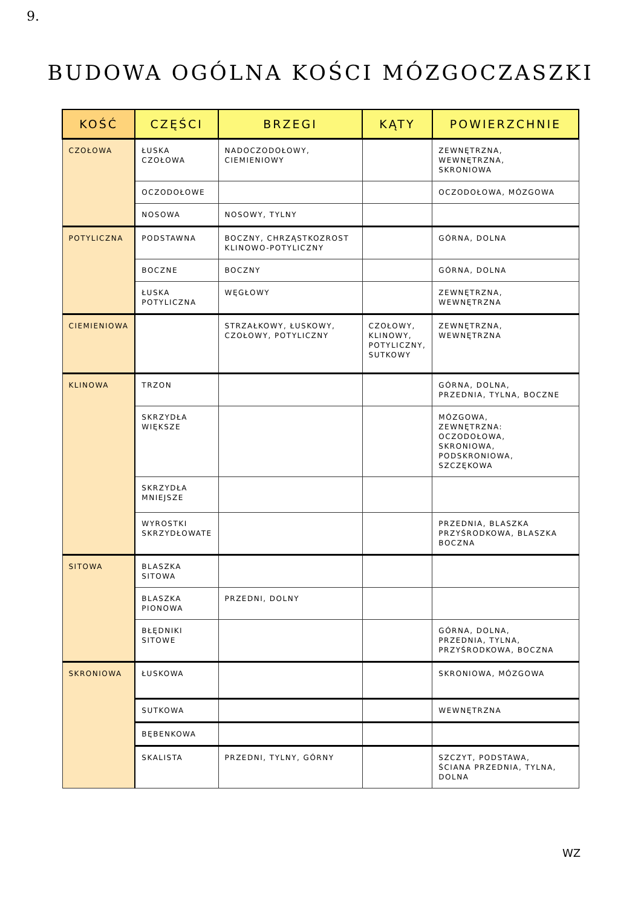9.
BUDOWA OGÓLNA KOŚCI MÓZGOCZASZKI
| KOŚĆ | CZĘŚCI | BRZEGI | KĄTY | POWIERZCHNIE |
| --- | --- | --- | --- | --- |
| CZOŁOWA | ŁUSKA CZOŁOWA | NADOCZODOŁOWY, CIEMIENIOWY | | ZEWNĘTRZNA, WEWNĘTRZNA, SKRONIOWA |
| | OCZODOŁOWE | | | OCZODOŁOWA, MÓZGOWA |
| | NOSOWA | NOSOWY, TYLNY | | |
| POTYLICZNA | PODSTAWNA | BOCZNY, CHRZĄSTKOZROST KLINOWO-POTYLICZNY | | GÓRNA, DOLNA |
| | BOCZNE | BOCZNY | | GÓRNA, DOLNA |
| | ŁUSKA POTYLICZNA | WĘGŁOWY | | ZEWNĘTRZNA, WEWNĘTRZNA |
| CIEMIENIOWA | | STRZAŁKOWY, ŁUSKOWY, CZOŁOWY, POTYLICZNY | CZOŁOWY, KLINOWY, POTYLICZNY, SUTKOWY | ZEWNĘTRZNA, WEWNĘTRZNA |
| KLINOWA | TRZON | | | GÓRNA, DOLNA, PRZEDNIA, TYLNA, BOCZNE |
| | SKRZYDŁA WIĘKSZE | | | MÓZGOWA, ZEWNĘTRZNA: OCZODOŁOWA, SKRONIOWA, PODSKRONIOWA, SZCZĘKOWA |
| | SKRZYDŁA MNIEJSZE | | | |
| | WYROSTKI SKRZYDŁOWATE | | | PRZEDNIA, BLASZKA PRZYŚRODKOWA, BLASZKA BOCZNA |
| SITOWA | BLASZKA SITOWA | | | |
| | BLASZKA PIONOWA | PRZEDNI, DOLNY | | |
| | BŁĘDNIKI SITOWE | | | GÓRNA, DOLNA, PRZEDNIA, TYLNA, PRZYŚRODKOWA, BOCZNA |
| SKRONIOWA | ŁUSKOWA | | | SKRONIOWA, MÓZGOWA |
| | SUTKOWA | | | WEWNĘTRZNA |
| | BĘBENKOWA | | | |
| | SKALISTA | PRZEDNI, TYLNY, GÓRNY | | SZCZYT, PODSTAWA, ŚCIANA PRZEDNIA, TYLNA, DOLNA |
WZ